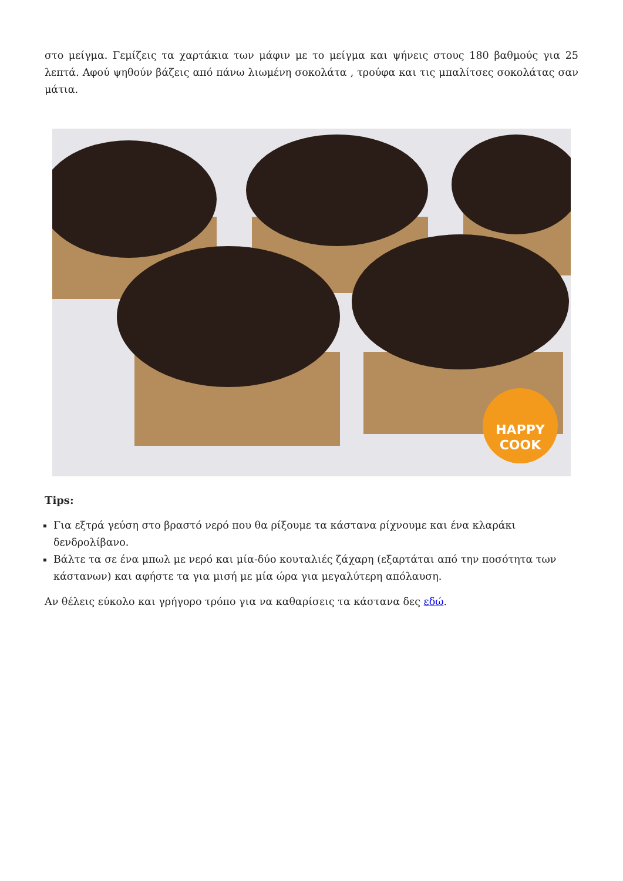στο μείγμα. Γεμίζεις τα χαρτάκια των μάφιν με το μείγμα και ψήνεις στους 180 βαθμούς για 25 λεπτά. Αφού ψηθούν βάζεις από πάνω λιωμένη σοκολάτα , τρούφα και τις μπαλίτσες σοκολάτας σαν μάτια.
HAPPY
COOK
Tips:
Για εξτρά γεύση στο βραστό νερό που θα ρίξουμε τα κάστανα ρίχνουμε και ένα κλαράκι δενδρολίβανο.
Βάλτε τα σε ένα μπωλ με νερό και μία-δύο κουταλιές ζάχαρη (εξαρτάται από την ποσότητα των κάστανων) και αφήστε τα για μισή με μία ώρα για μεγαλύτερη απόλαυση.
Αν θέλεις εύκολο και γρήγορο τρόπο για να καθαρίσεις τα κάστανα δες εδώ.